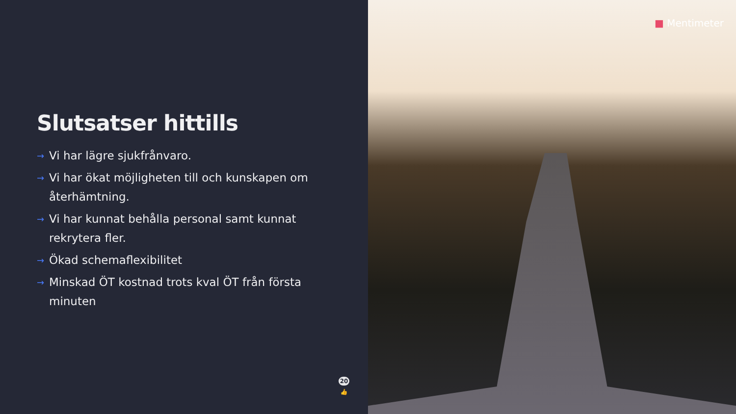Slutsatser hittills
→ Vi har lägre sjukfrånvaro.
→ Vi har ökat möjligheten till och kunskapen om återhämtning.
→ Vi har kunnat behålla personal samt kunnat rekrytera fler.
→ Ökad schemaflexibilitet
→ Minskad ÖT kostnad trots kval ÖT från första minuten
20
👍
■ Mentimeter